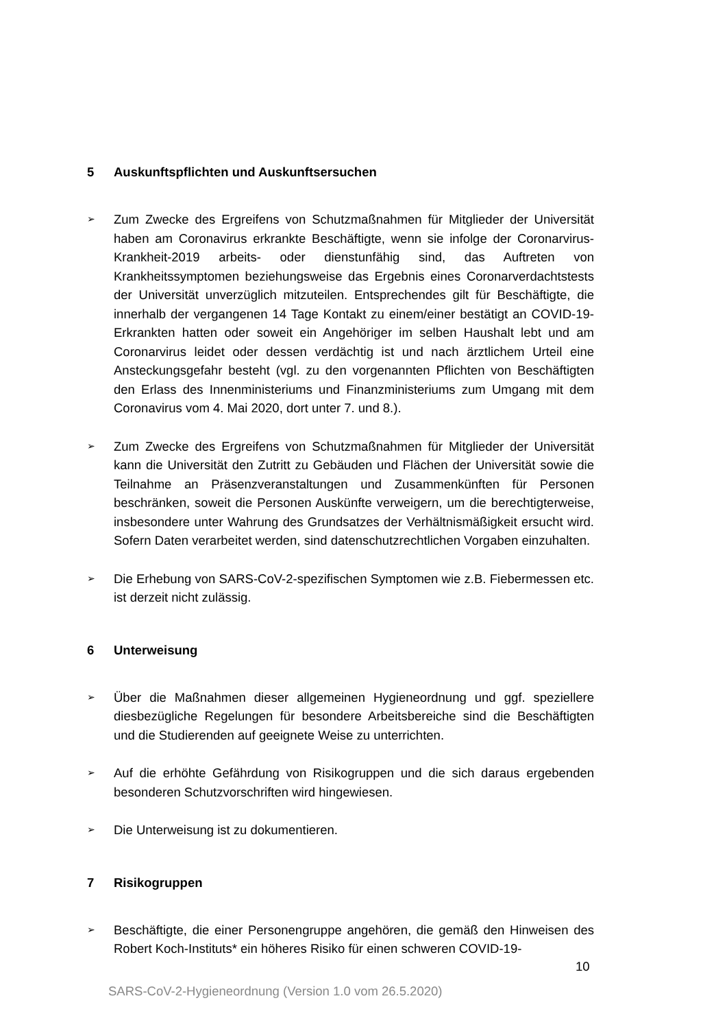5 Auskunftspflichten und Auskunftsersuchen
➢
Zum Zwecke des Ergreifens von Schutzmaßnahmen für Mitglieder der Universität haben am Coronavirus erkrankte Beschäftigte, wenn sie infolge der Coronarvirus-Krankheit-2019 arbeits- oder dienstunfähig sind, das Auftreten von Krankheitssymptomen beziehungsweise das Ergebnis eines Coronarverdachtstests der Universität unverzüglich mitzuteilen. Entsprechendes gilt für Beschäftigte, die innerhalb der vergangenen 14 Tage Kontakt zu einem/einer bestätigt an COVID-19-Erkrankten hatten oder soweit ein Angehöriger im selben Haushalt lebt und am Coronarvirus leidet oder dessen verdächtig ist und nach ärztlichem Urteil eine Ansteckungsgefahr besteht (vgl. zu den vorgenannten Pflichten von Beschäftigten den Erlass des Innenministeriums und Finanzministeriums zum Umgang mit dem Coronavirus vom 4. Mai 2020, dort unter 7. und 8.).
➢
Zum Zwecke des Ergreifens von Schutzmaßnahmen für Mitglieder der Universität kann die Universität den Zutritt zu Gebäuden und Flächen der Universität sowie die Teilnahme an Präsenzveranstaltungen und Zusammenkünften für Personen beschränken, soweit die Personen Auskünfte verweigern, um die berechtigterweise, insbesondere unter Wahrung des Grundsatzes der Verhältnismäßigkeit ersucht wird. Sofern Daten verarbeitet werden, sind datenschutzrechtlichen Vorgaben einzuhalten.
➢
Die Erhebung von SARS-CoV-2-spezifischen Symptomen wie z.B. Fiebermessen etc. ist derzeit nicht zulässig.
6 Unterweisung
➢
Über die Maßnahmen dieser allgemeinen Hygieneordnung und ggf. speziellere diesbezügliche Regelungen für besondere Arbeitsbereiche sind die Beschäftigten und die Studierenden auf geeignete Weise zu unterrichten.
➢
Auf die erhöhte Gefährdung von Risikogruppen und die sich daraus ergebenden besonderen Schutzvorschriften wird hingewiesen.
➢
Die Unterweisung ist zu dokumentieren.
7 Risikogruppen
➢
Beschäftigte, die einer Personengruppe angehören, die gemäß den Hinweisen des Robert Koch-Instituts* ein höheres Risiko für einen schweren COVID-19-
10
SARS-CoV-2-Hygieneordnung (Version 1.0 vom 26.5.2020)